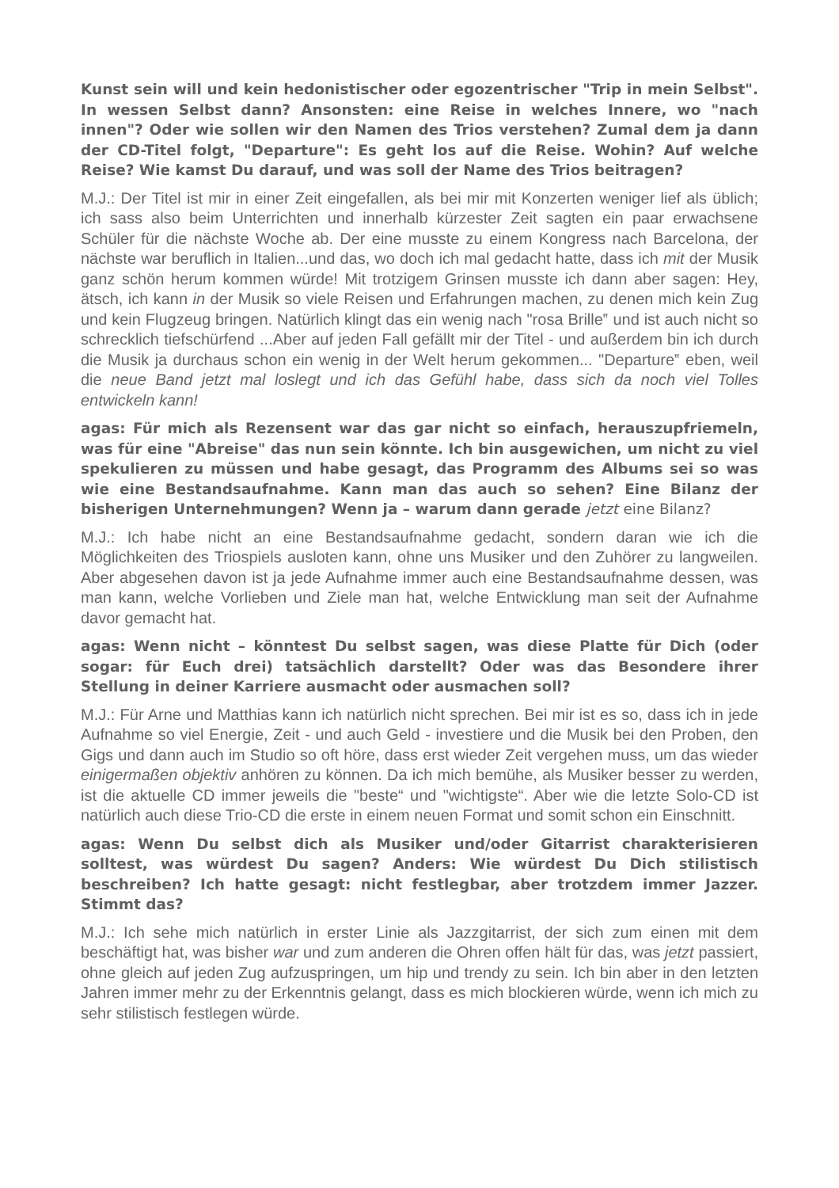Kunst sein will und kein hedonistischer oder egozentrischer "Trip in mein Selbst". In wessen Selbst dann? Ansonsten: eine Reise in welches Innere, wo "nach innen"? Oder wie sollen wir den Namen des Trios verstehen? Zumal dem ja dann der CD-Titel folgt, "Departure": Es geht los auf die Reise. Wohin? Auf welche Reise? Wie kamst Du darauf, und was soll der Name des Trios beitragen?
M.J.: Der Titel ist mir in einer Zeit eingefallen, als bei mir mit Konzerten weniger lief als üblich; ich sass also beim Unterrichten und innerhalb kürzester Zeit sagten ein paar erwachsene Schüler für die nächste Woche ab. Der eine musste zu einem Kongress nach Barcelona, der nächste war beruflich in Italien...und das, wo doch ich mal gedacht hatte, dass ich mit der Musik ganz schön herum kommen würde! Mit trotzigem Grinsen musste ich dann aber sagen: Hey, ätsch, ich kann in der Musik so viele Reisen und Erfahrungen machen, zu denen mich kein Zug und kein Flugzeug bringen. Natürlich klingt das ein wenig nach "rosa Brille‟ und ist auch nicht so schrecklich tiefschürfend ...Aber auf jeden Fall gefällt mir der Titel - und außerdem bin ich durch die Musik ja durchaus schon ein wenig in der Welt herum gekommen... "Departure‟ eben, weil die neue Band jetzt mal loslegt und ich das Gefühl habe, dass sich da noch viel Tolles entwickeln kann!
agas: Für mich als Rezensent war das gar nicht so einfach, herauszupfriemeln, was für eine "Abreise" das nun sein könnte. Ich bin ausgewichen, um nicht zu viel spekulieren zu müssen und habe gesagt, das Programm des Albums sei so was wie eine Bestandsaufnahme. Kann man das auch so sehen? Eine Bilanz der bisherigen Unternehmungen? Wenn ja – warum dann gerade jetzt eine Bilanz?
M.J.: Ich habe nicht an eine Bestandsaufnahme gedacht, sondern daran wie ich die Möglichkeiten des Triospiels ausloten kann, ohne uns Musiker und den Zuhörer zu langweilen. Aber abgesehen davon ist ja jede Aufnahme immer auch eine Bestandsaufnahme dessen, was man kann, welche Vorlieben und Ziele man hat, welche Entwicklung man seit der Aufnahme davor gemacht hat.
agas: Wenn nicht – könntest Du selbst sagen, was diese Platte für Dich (oder sogar: für Euch drei) tatsächlich darstellt? Oder was das Besondere ihrer Stellung in deiner Karriere ausmacht oder ausmachen soll?
M.J.: Für Arne und Matthias kann ich natürlich nicht sprechen. Bei mir ist es so, dass ich in jede Aufnahme so viel Energie, Zeit - und auch Geld - investiere und die Musik bei den Proben, den Gigs und dann auch im Studio so oft höre, dass erst wieder Zeit vergehen muss, um das wieder einigermaßen objektiv anhören zu können. Da ich mich bemühe, als Musiker besser zu werden, ist die aktuelle CD immer jeweils die "beste“ und "wichtigste“. Aber wie die letzte Solo-CD ist natürlich auch diese Trio-CD die erste in einem neuen Format und somit schon ein Einschnitt.
agas: Wenn Du selbst dich als Musiker und/oder Gitarrist charakterisieren solltest, was würdest Du sagen? Anders: Wie würdest Du Dich stilistisch beschreiben? Ich hatte gesagt: nicht festlegbar, aber trotzdem immer Jazzer. Stimmt das?
M.J.: Ich sehe mich natürlich in erster Linie als Jazzgitarrist, der sich zum einen mit dem beschäftigt hat, was bisher war und zum anderen die Ohren offen hält für das, was jetzt passiert, ohne gleich auf jeden Zug aufzuspringen, um hip und trendy zu sein. Ich bin aber in den letzten Jahren immer mehr zu der Erkenntnis gelangt, dass es mich blockieren würde, wenn ich mich zu sehr stilistisch festlegen würde.